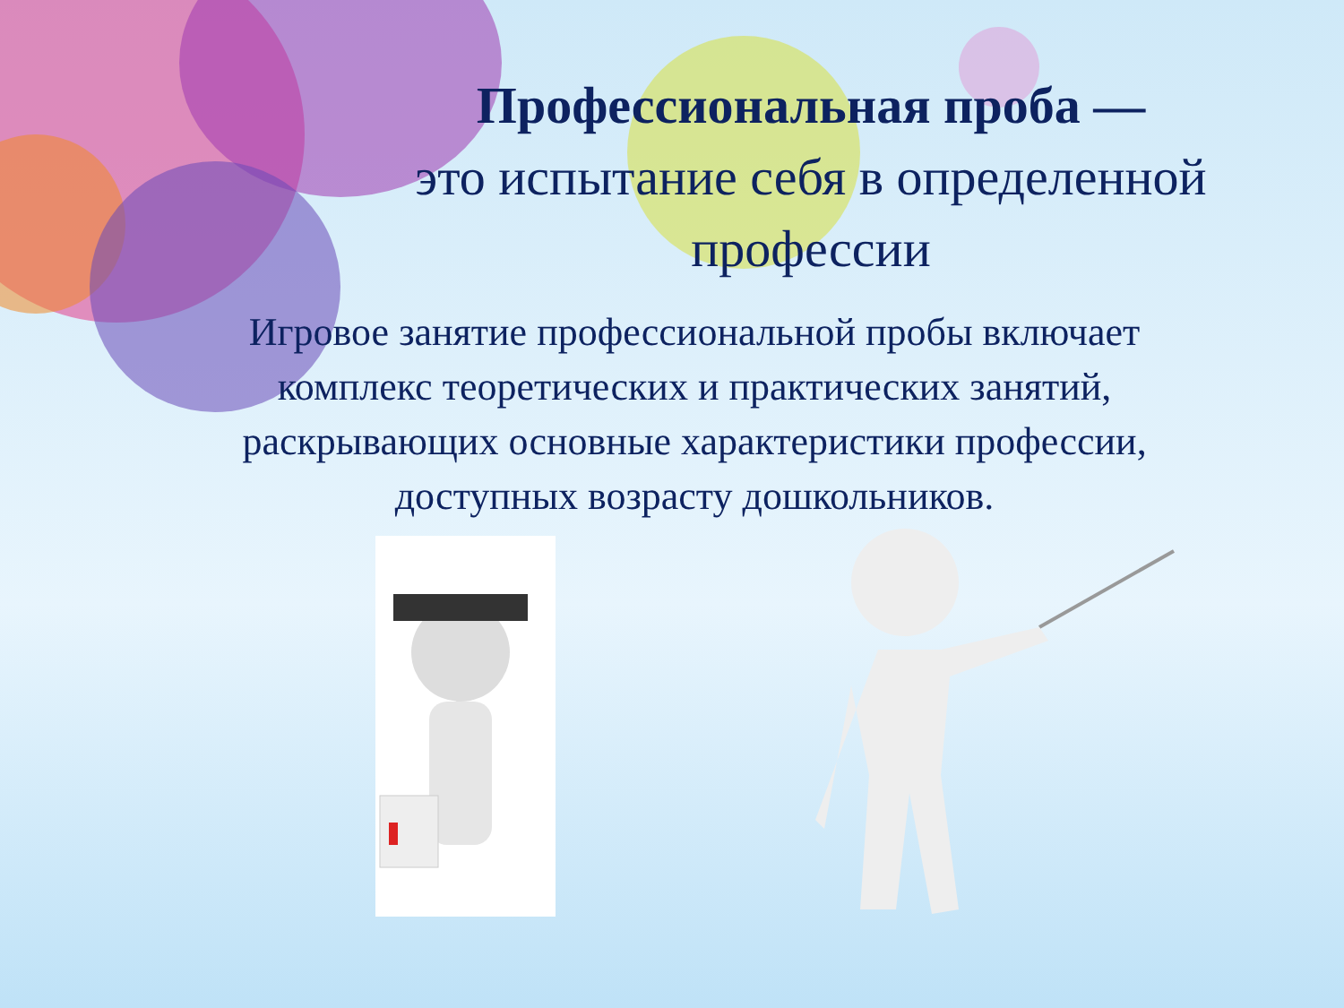Профессиональная проба —
это испытание себя в определенной профессии
Игровое занятие профессиональной пробы включает комплекс теоретических и практических занятий, раскрывающих основные характеристики профессии, доступных возрасту дошкольников.